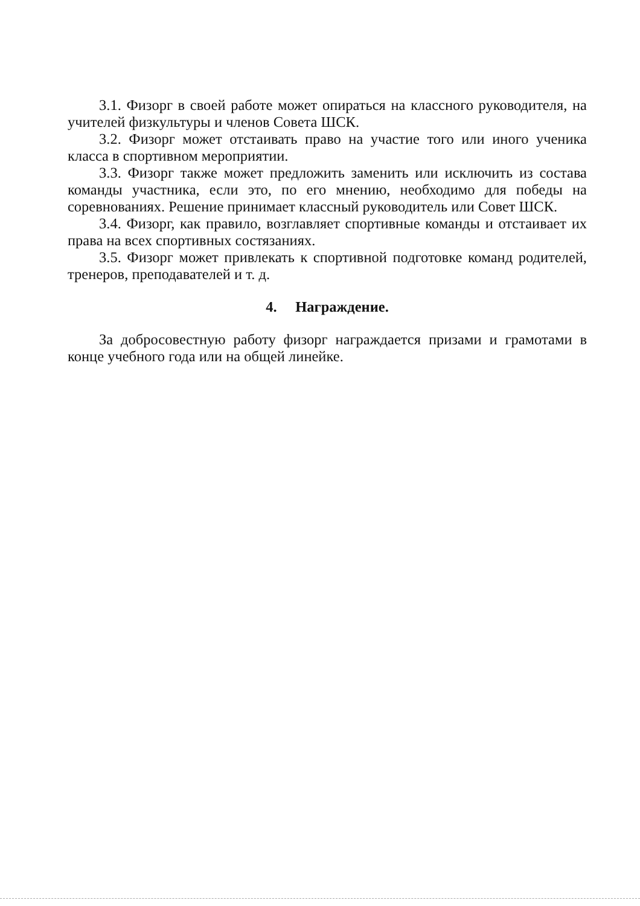3.1. Физорг в своей работе может опираться на классного руководителя, на учителей физкультуры и членов Совета ШСК.
3.2. Физорг может отстаивать право на участие того или иного ученика класса в спортивном мероприятии.
3.3. Физорг также может предложить заменить или исключить из состава команды участника, если это, по его мнению, необходимо для победы на соревнованиях. Решение принимает классный руководитель или Совет ШСК.
3.4. Физорг, как правило, возглавляет спортивные команды и отстаивает их права на всех спортивных состязаниях.
3.5. Физорг может привлекать к спортивной подготовке команд родителей, тренеров, преподавателей и т. д.
4. Награждение.
За добросовестную работу физорг награждается призами и грамотами в конце учебного года или на общей линейке.